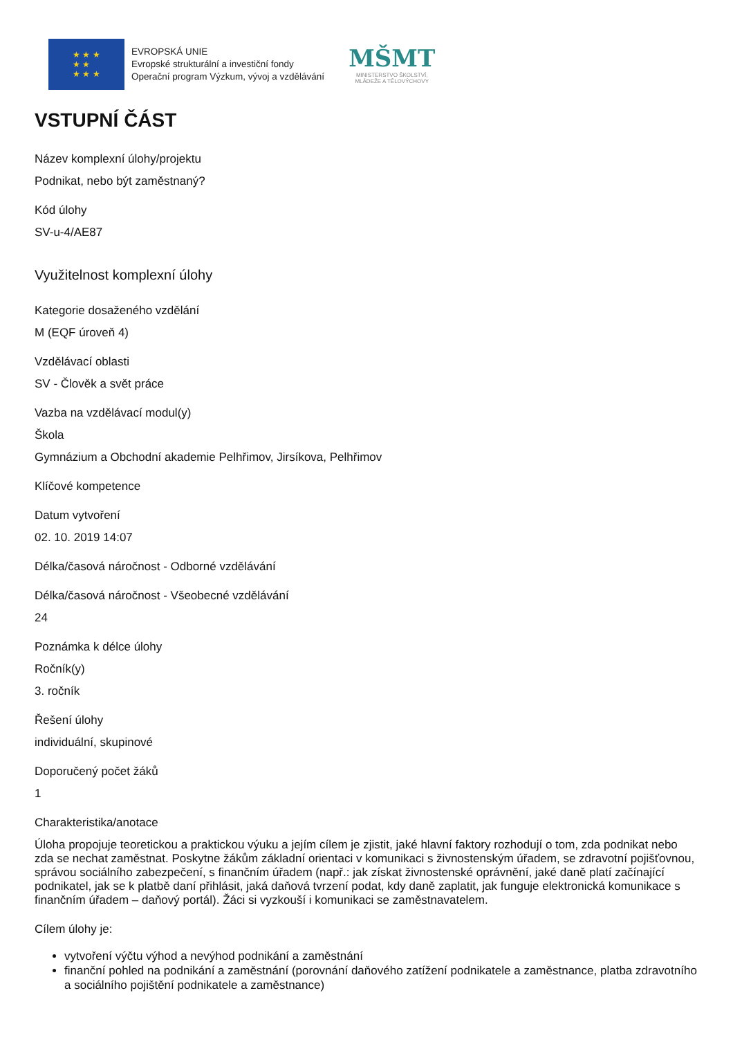★ ★ ★
★ ★
★ ★ ★
EVROPSKÁ UNIE
Evropské strukturální a investiční fondy
Operační program Výzkum, vývoj a vzdělávání
MŠMT
MINISTERSTVO ŠKOLSTVÍ,
MLÁDEŽE A TĚLOVÝCHOVY
VSTUPNÍ ČÁST
Název komplexní úlohy/projektu
Podnikat, nebo být zaměstnaný?
Kód úlohy
SV-u-4/AE87
Využitelnost komplexní úlohy
Kategorie dosaženého vzdělání
M (EQF úroveň 4)
Vzdělávací oblasti
SV - Člověk a svět práce
Vazba na vzdělávací modul(y)
Škola
Gymnázium a Obchodní akademie Pelhřimov, Jirsíkova, Pelhřimov
Klíčové kompetence
Datum vytvoření
02. 10. 2019 14:07
Délka/časová náročnost - Odborné vzdělávání
Délka/časová náročnost - Všeobecné vzdělávání
24
Poznámka k délce úlohy
Ročník(y)
3. ročník
Řešení úlohy
individuální, skupinové
Doporučený počet žáků
1
Charakteristika/anotace
Úloha propojuje teoretickou a praktickou výuku a jejím cílem je zjistit, jaké hlavní faktory rozhodují o tom, zda podnikat nebo zda se nechat zaměstnat. Poskytne žákům základní orientaci v komunikaci s živnostenským úřadem, se zdravotní pojišťovnou, správou sociálního zabezpečení, s finančním úřadem (např.: jak získat živnostenské oprávnění, jaké daně platí začínající podnikatel, jak se k platbě daní přihlásit, jaká daňová tvrzení podat, kdy daně zaplatit, jak funguje elektronická komunikace s finančním úřadem – daňový portál). Žáci si vyzkouší i komunikaci se zaměstnavatelem.
Cílem úlohy je:
vytvoření výčtu výhod a nevýhod podnikání a zaměstnání
finanční pohled na podnikání a zaměstnání (porovnání daňového zatížení podnikatele a zaměstnance, platba zdravotního a sociálního pojištění podnikatele a zaměstnance)